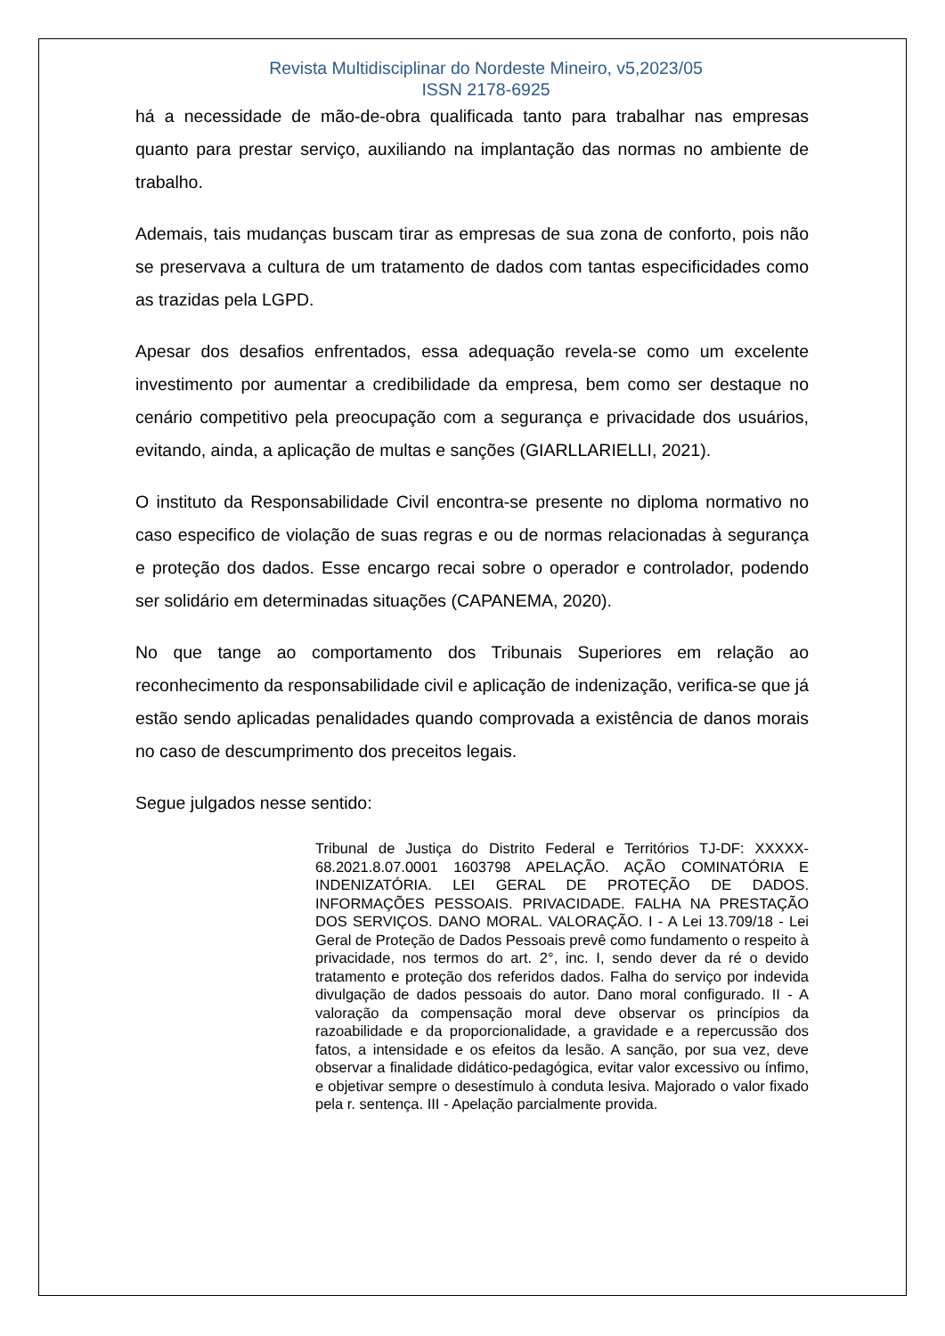Revista Multidisciplinar do Nordeste Mineiro, v5,2023/05
ISSN 2178-6925
há a necessidade de mão-de-obra qualificada tanto para trabalhar nas empresas quanto para prestar serviço, auxiliando na implantação das normas no ambiente de trabalho.
Ademais, tais mudanças buscam tirar as empresas de sua zona de conforto, pois não se preservava a cultura de um tratamento de dados com tantas especificidades como as trazidas pela LGPD.
Apesar dos desafios enfrentados, essa adequação revela-se como um excelente investimento por aumentar a credibilidade da empresa, bem como ser destaque no cenário competitivo pela preocupação com a segurança e privacidade dos usuários, evitando, ainda, a aplicação de multas e sanções (GIARLLARIELLI, 2021).
O instituto da Responsabilidade Civil encontra-se presente no diploma normativo no caso especifico de violação de suas regras e ou de normas relacionadas à segurança e proteção dos dados. Esse encargo recai sobre o operador e controlador, podendo ser solidário em determinadas situações (CAPANEMA, 2020).
No que tange ao comportamento dos Tribunais Superiores em relação ao reconhecimento da responsabilidade civil e aplicação de indenização, verifica-se que já estão sendo aplicadas penalidades quando comprovada a existência de danos morais no caso de descumprimento dos preceitos legais.
Segue julgados nesse sentido:
Tribunal de Justiça do Distrito Federal e Territórios TJ-DF: XXXXX-68.2021.8.07.0001 1603798 APELAÇÃO. AÇÃO COMINATÓRIA E INDENIZATÓRIA. LEI GERAL DE PROTEÇÃO DE DADOS. INFORMAÇÕES PESSOAIS. PRIVACIDADE. FALHA NA PRESTAÇÃO DOS SERVIÇOS. DANO MORAL. VALORAÇÃO. I - A Lei 13.709/18 - Lei Geral de Proteção de Dados Pessoais prevê como fundamento o respeito à privacidade, nos termos do art. 2°, inc. I, sendo dever da ré o devido tratamento e proteção dos referidos dados. Falha do serviço por indevida divulgação de dados pessoais do autor. Dano moral configurado. II - A valoração da compensação moral deve observar os princípios da razoabilidade e da proporcionalidade, a gravidade e a repercussão dos fatos, a intensidade e os efeitos da lesão. A sanção, por sua vez, deve observar a finalidade didático-pedagógica, evitar valor excessivo ou ínfimo, e objetivar sempre o desestímulo à conduta lesiva. Majorado o valor fixado pela r. sentença. III - Apelação parcialmente provida.